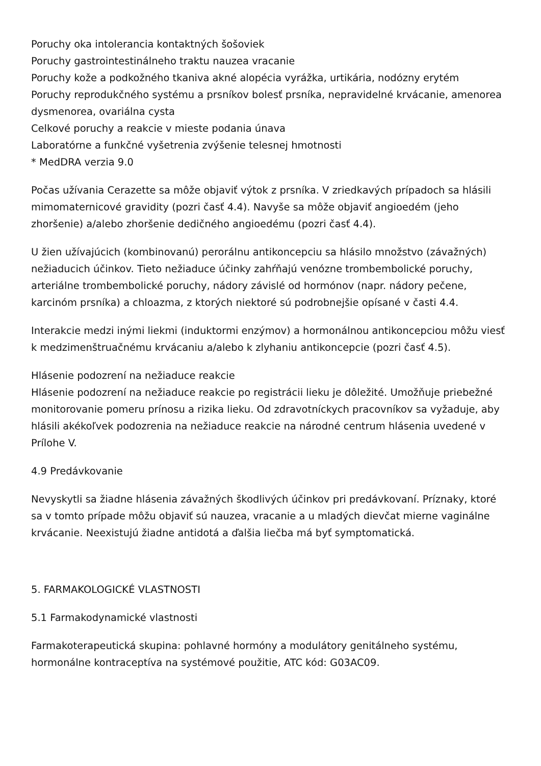Poruchy oka intolerancia kontaktných šošoviek
Poruchy gastrointestinálneho traktu nauzea vracanie
Poruchy kože a podkožného tkaniva akné alopécia vyrážka, urtikária, nodózny erytém
Poruchy reprodukčného systému a prsníkov bolesť prsníka, nepravidelné krvácanie, amenorea dysmenorea, ovariálna cysta
Celkové poruchy a reakcie v mieste podania únava
Laboratórne a funkčné vyšetrenia zvýšenie telesnej hmotnosti
* MedDRA verzia 9.0
Počas užívania Cerazette sa môže objaviť výtok z prsníka. V zriedkavých prípadoch sa hlásili mimomaternicové gravidity (pozri časť 4.4). Navyše sa môže objaviť angioedém (jeho zhoršenie) a/alebo zhoršenie dedičného angioedému (pozri časť 4.4).
U žien užívajúcich (kombinovanú) perorálnu antikoncepciu sa hlásilo množstvo (závažných) nežiaducich účinkov. Tieto nežiaduce účinky zahŕňajú venózne trombembolické poruchy, arteriálne trombembolické poruchy, nádory závislé od hormónov (napr. nádory pečene, karcinóm prsníka) a chloazma, z ktorých niektoré sú podrobnejšie opísané v časti 4.4.
Interakcie medzi inými liekmi (induktormi enzýmov) a hormonálnou antikoncepciou môžu viesť k medzimenštruačnému krvácaniu a/alebo k zlyhaniu antikoncepcie (pozri časť 4.5).
Hlásenie podozrení na nežiaduce reakcie
Hlásenie podozrení na nežiaduce reakcie po registrácii lieku je dôležité. Umožňuje priebežné monitorovanie pomeru prínosu a rizika lieku. Od zdravotníckych pracovníkov sa vyžaduje, aby hlásili akékoľvek podozrenia na nežiaduce reakcie na národné centrum hlásenia uvedené v Prílohe V.
4.9 Predávkovanie
Nevyskytli sa žiadne hlásenia závažných škodlivých účinkov pri predávkovaní. Príznaky, ktoré sa v tomto prípade môžu objaviť sú nauzea, vracanie a u mladých dievčat mierne vaginálne krvácanie. Neexistujú žiadne antidotá a ďalšia liečba má byť symptomatická.
5. FARMAKOLOGICKÉ VLASTNOSTI
5.1 Farmakodynamické vlastnosti
Farmakoterapeutická skupina: pohlavné hormóny a modulátory genitálneho systému, hormonálne kontraceptíva na systémové použitie, ATC kód: G03AC09.